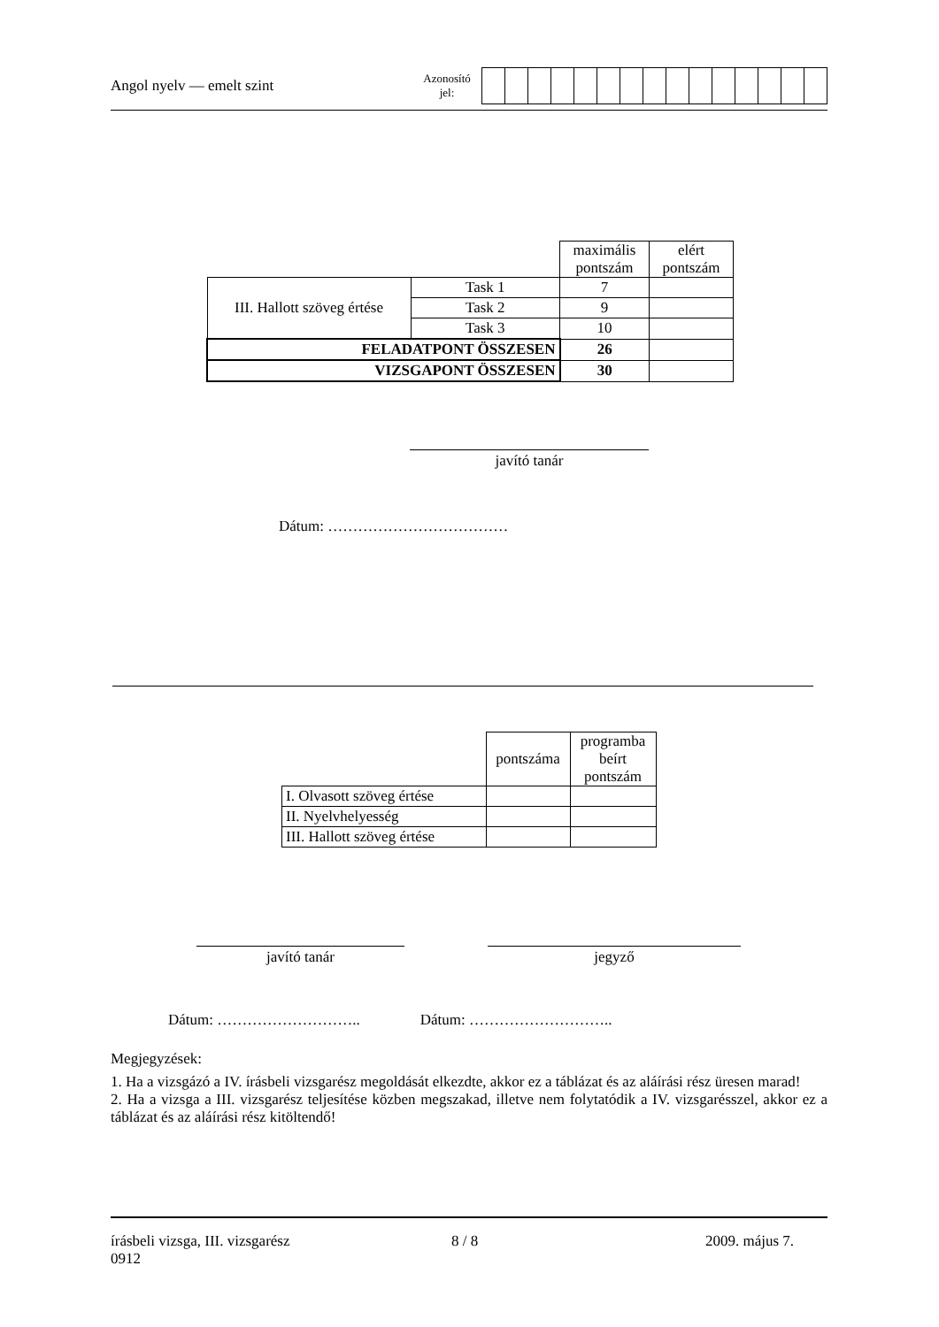Angol nyelv — emelt szint
Azonosító
jel:
| | | maximális pontszám | elért pontszám |
| III. Hallott szöveg értése | Task 1 | 7 | |
| | Task 2 | 9 | |
| | Task 3 | 10 | |
| FELADATPONT ÖSSZESEN | | 26 | |
| VIZSGAPONT ÖSSZESEN | | 30 | |
javító tanár
Dátum: ………………………………
| | pontszáma | programba beírt pontszám |
| I. Olvasott szöveg értése | | |
| II. Nyelvhelyesség | | |
| III. Hallott szöveg értése | | |
javító tanár jegyző
Dátum: ……………………….. Dátum: ………………………..
Megjegyzések:
1. Ha a vizsgázó a IV. írásbeli vizsgarész megoldását elkezdte, akkor ez a táblázat és az aláírási rész üresen marad!
2. Ha a vizsga a III. vizsgarész teljesítése közben megszakad, illetve nem folytatódik a IV. vizsgarésszel, akkor ez a táblázat és az aláírási rész kitöltendő!
írásbeli vizsga, III. vizsgarész
0912
8 / 8 2009. május 7.